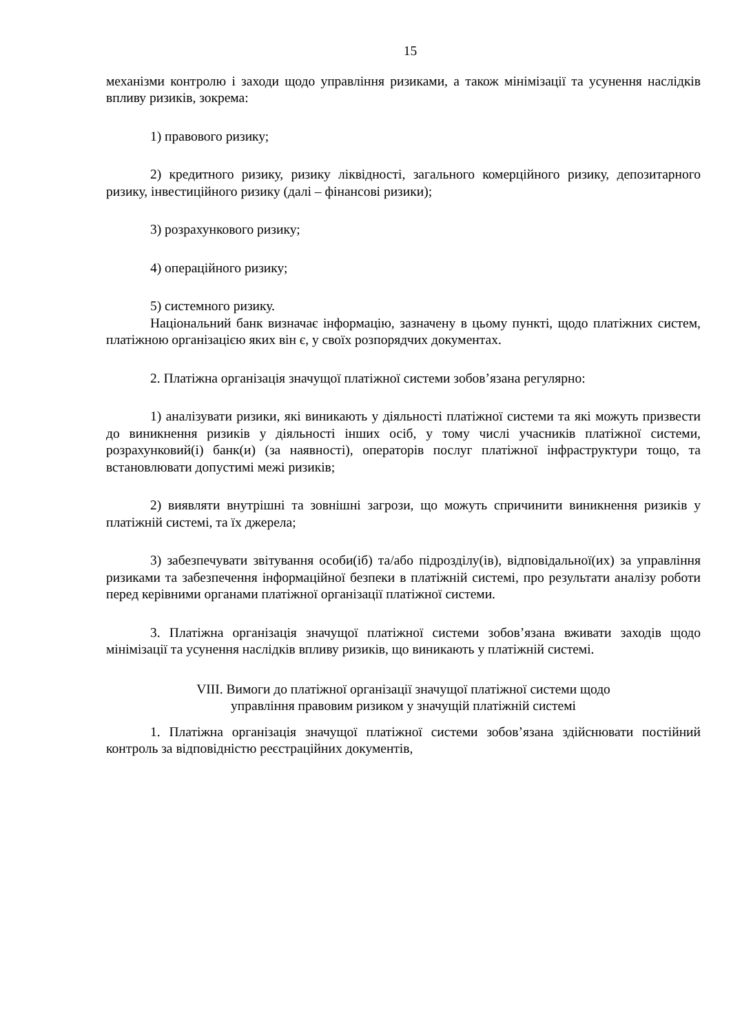15
механізми контролю і заходи щодо управління ризиками, а також мінімізації та усунення наслідків впливу ризиків, зокрема:
1) правового ризику;
2) кредитного ризику, ризику ліквідності, загального комерційного ризику, депозитарного ризику, інвестиційного ризику (далі – фінансові ризики);
3) розрахункового ризику;
4) операційного ризику;
5) системного ризику.
Національний банк визначає інформацію, зазначену в цьому пункті, щодо платіжних систем, платіжною організацією яких він є, у своїх розпорядчих документах.
2. Платіжна організація значущої платіжної системи зобов’язана регулярно:
1) аналізувати ризики, які виникають у діяльності платіжної системи та які можуть призвести до виникнення ризиків у діяльності інших осіб, у тому числі учасників платіжної системи, розрахунковий(і) банк(и) (за наявності), операторів послуг платіжної інфраструктури тощо, та встановлювати допустимі межі ризиків;
2) виявляти внутрішні та зовнішні загрози, що можуть спричинити виникнення ризиків у платіжній системі, та їх джерела;
3) забезпечувати звітування особи(іб) та/або підрозділу(ів), відповідальної(их) за управління ризиками та забезпечення інформаційної безпеки в платіжній системі, про результати аналізу роботи перед керівними органами платіжної організації платіжної системи.
3. Платіжна організація значущої платіжної системи зобов’язана вживати заходів щодо мінімізації та усунення наслідків впливу ризиків, що виникають у платіжній системі.
VIII. Вимоги до платіжної організації значущої платіжної системи щодо
управління правовим ризиком у значущій платіжній системі
1. Платіжна організація значущої платіжної системи зобов’язана здійснювати постійний контроль за відповідністю реєстраційних документів,